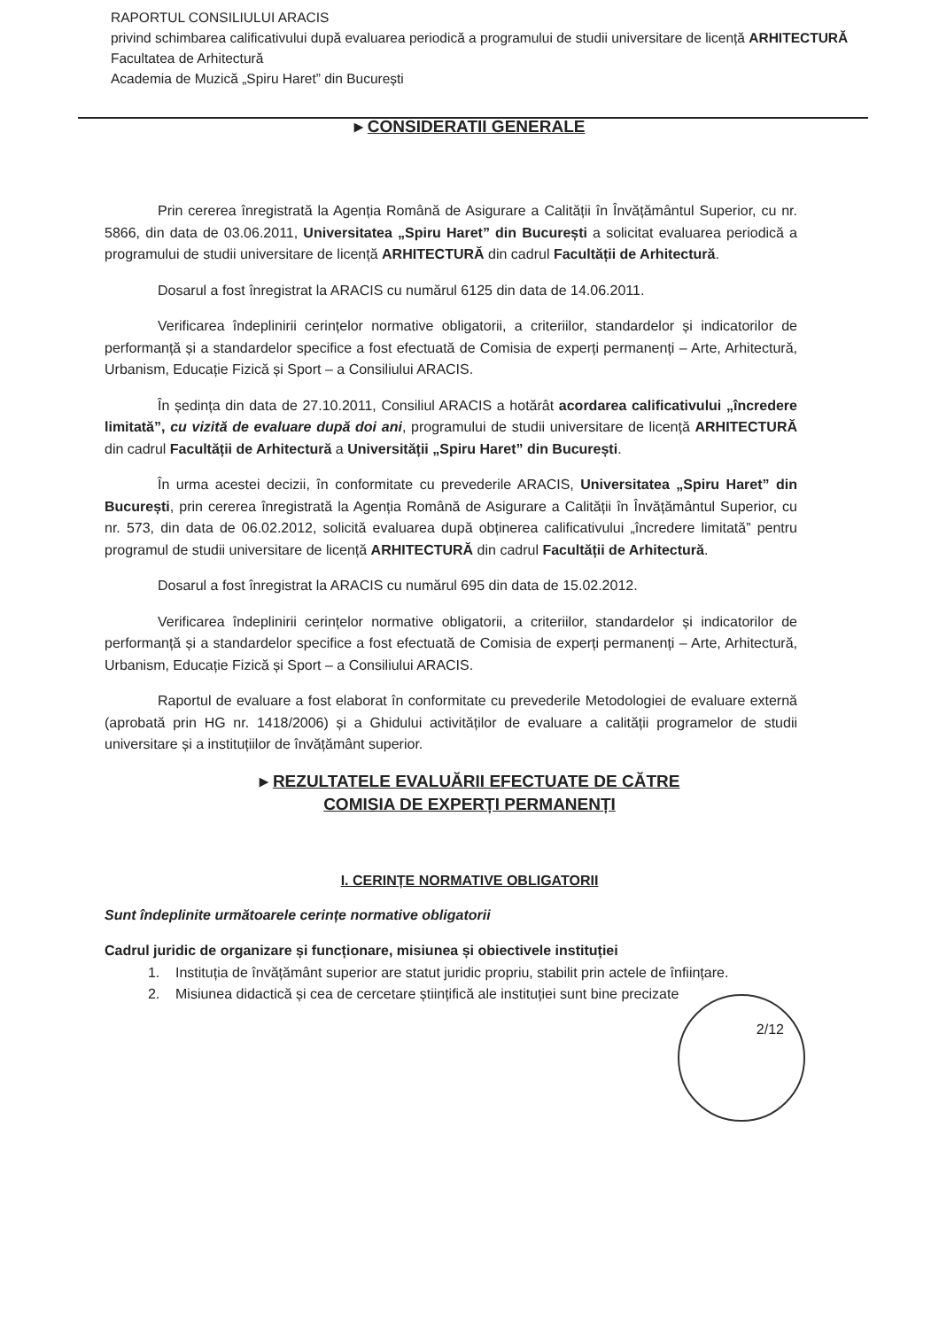RAPORTUL CONSILIULUI ARACIS
privind schimbarea calificativului după evaluarea periodică a programului de studii universitare de licență ARHITECTURĂ
Facultatea de Arhitectură
Academia de Muzică „Spiru Haret” din București
▸ CONSIDERATII GENERALE
Prin cererea înregistrată la Agenția Română de Asigurare a Calității în Învățământul Superior, cu nr. 5866, din data de 03.06.2011, Universitatea „Spiru Haret” din București a solicitat evaluarea periodică a programului de studii universitare de licență ARHITECTURĂ din cadrul Facultății de Arhitectură.
Dosarul a fost înregistrat la ARACIS cu numărul 6125 din data de 14.06.2011.
Verificarea îndeplinirii cerințelor normative obligatorii, a criteriilor, standardelor și indicatorilor de performanță și a standardelor specifice a fost efectuată de Comisia de experți permanenți – Arte, Arhitectură, Urbanism, Educație Fizică și Sport – a Consiliului ARACIS.
În ședința din data de 27.10.2011, Consiliul ARACIS a hotărât acordarea calificativului „încredere limitată”, cu vizită de evaluare după doi ani, programului de studii universitare de licență ARHITECTURĂ din cadrul Facultății de Arhitectură a Universității „Spiru Haret” din București.
În urma acestei decizii, în conformitate cu prevederile ARACIS, Universitatea „Spiru Haret” din București, prin cererea înregistrată la Agenția Română de Asigurare a Calității în Învățământul Superior, cu nr. 573, din data de 06.02.2012, solicită evaluarea după obținerea calificativului „încredere limitată” pentru programul de studii universitare de licență ARHITECTURĂ din cadrul Facultății de Arhitectură.
Dosarul a fost înregistrat la ARACIS cu numărul 695 din data de 15.02.2012.
Verificarea îndeplinirii cerințelor normative obligatorii, a criteriilor, standardelor și indicatorilor de performanță și a standardelor specifice a fost efectuată de Comisia de experți permanenți – Arte, Arhitectură, Urbanism, Educație Fizică și Sport – a Consiliului ARACIS.
Raportul de evaluare a fost elaborat în conformitate cu prevederile Metodologiei de evaluare externă (aprobată prin HG nr. 1418/2006) și a Ghidului activităților de evaluare a calității programelor de studii universitare și a instituțiilor de învățământ superior.
▸ REZULTATELE EVALUĂRII EFECTUATE DE CĂTRE
COMISIA DE EXPERȚI PERMANENȚI
I. CERINȚE NORMATIVE OBLIGATORII
Sunt îndeplinite următoarele cerințe normative obligatorii
Cadrul juridic de organizare și funcționare, misiunea și obiectivele instituției
1. Instituția de învățământ superior are statut juridic propriu, stabilit prin actele de înființare.
2. Misiunea didactică și cea de cercetare științifică ale instituției sunt bine precizate
2/12